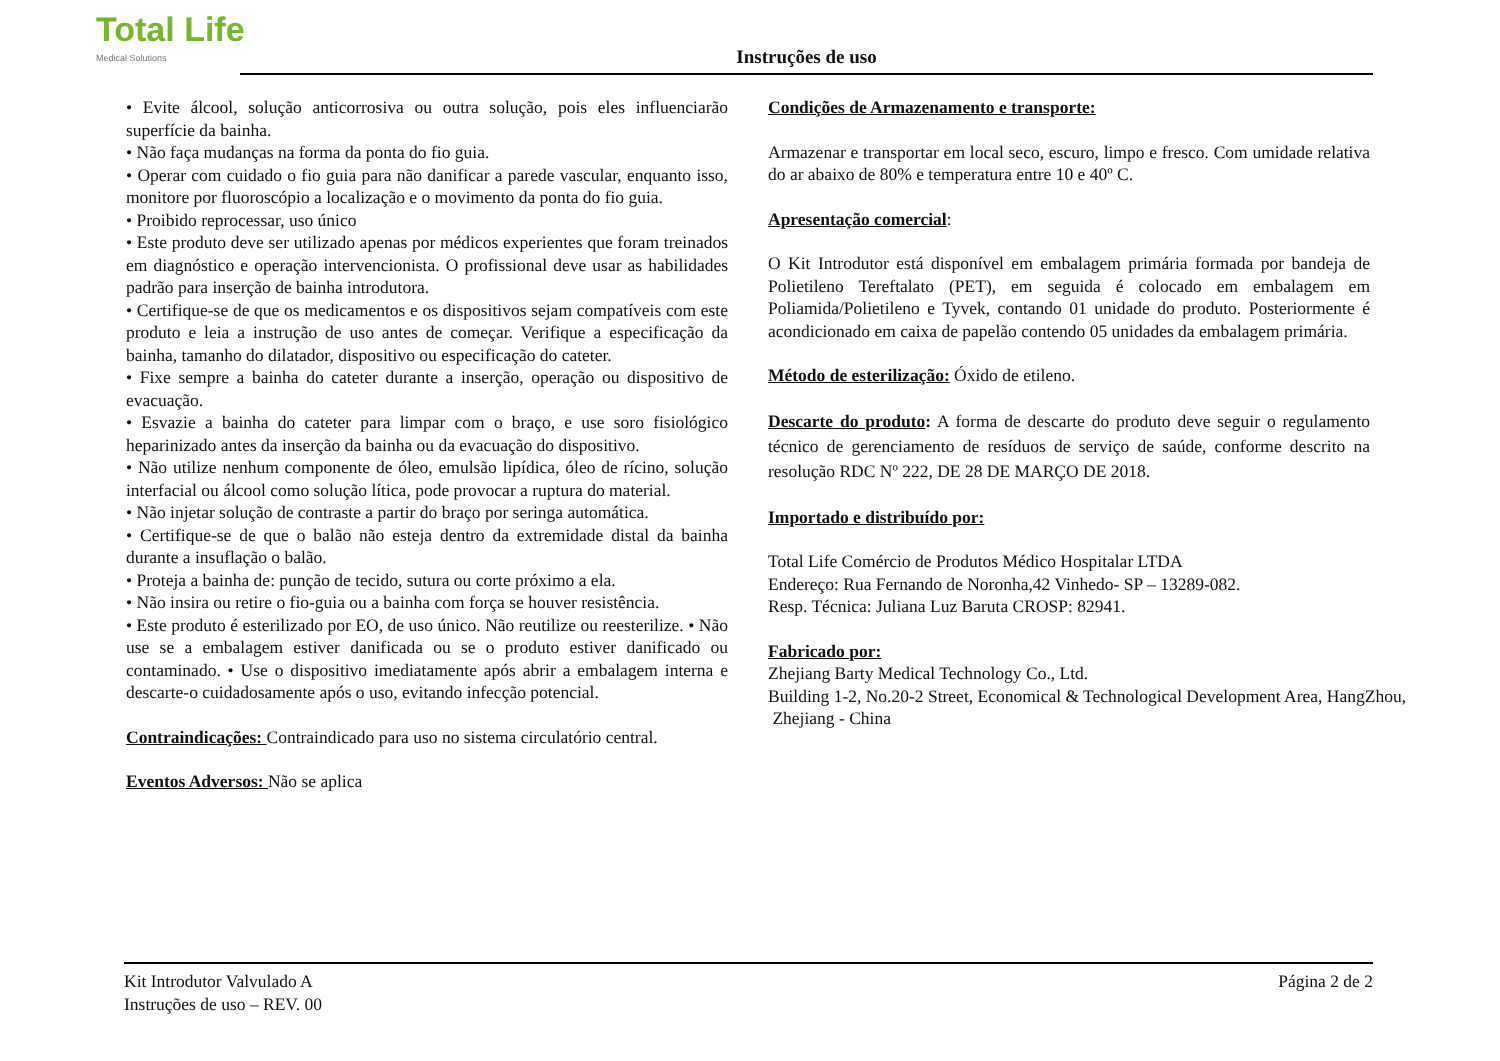Total Life
Medical Solutions
Instruções de uso
• Evite álcool, solução anticorrosiva ou outra solução, pois eles influenciarão superfície da bainha.
• Não faça mudanças na forma da ponta do fio guia.
• Operar com cuidado o fio guia para não danificar a parede vascular, enquanto isso, monitore por fluoroscópio a localização e o movimento da ponta do fio guia.
• Proibido reprocessar, uso único
• Este produto deve ser utilizado apenas por médicos experientes que foram treinados em diagnóstico e operação intervencionista. O profissional deve usar as habilidades padrão para inserção de bainha introdutora.
• Certifique-se de que os medicamentos e os dispositivos sejam compatíveis com este produto e leia a instrução de uso antes de começar. Verifique a especificação da bainha, tamanho do dilatador, dispositivo ou especificação do cateter.
• Fixe sempre a bainha do cateter durante a inserção, operação ou dispositivo de evacuação.
• Esvazie a bainha do cateter para limpar com o braço, e use soro fisiológico heparinizado antes da inserção da bainha ou da evacuação do dispositivo.
• Não utilize nenhum componente de óleo, emulsão lipídica, óleo de rícino, solução interfacial ou álcool como solução lítica, pode provocar a ruptura do material.
• Não injetar solução de contraste a partir do braço por seringa automática.
• Certifique-se de que o balão não esteja dentro da extremidade distal da bainha durante a insuflação o balão.
• Proteja a bainha de: punção de tecido, sutura ou corte próximo a ela.
• Não insira ou retire o fio-guia ou a bainha com força se houver resistência.
• Este produto é esterilizado por EO, de uso único. Não reutilize ou reesterilize. • Não use se a embalagem estiver danificada ou se o produto estiver danificado ou contaminado. • Use o dispositivo imediatamente após abrir a embalagem interna e descarte-o cuidadosamente após o uso, evitando infecção potencial.
Contraindicações: Contraindicado para uso no sistema circulatório central.
Eventos Adversos: Não se aplica
Condições de Armazenamento e transporte:
Armazenar e transportar em local seco, escuro, limpo e fresco. Com umidade relativa do ar abaixo de 80% e temperatura entre 10 e 40º C.
Apresentação comercial:
O Kit Introdutor está disponível em embalagem primária formada por bandeja de Polietileno Tereftalato (PET), em seguida é colocado em embalagem em Poliamida/Polietileno e Tyvek, contando 01 unidade do produto. Posteriormente é acondicionado em caixa de papelão contendo 05 unidades da embalagem primária.
Método de esterilização: Óxido de etileno.
Descarte do produto: A forma de descarte do produto deve seguir o regulamento técnico de gerenciamento de resíduos de serviço de saúde, conforme descrito na resolução RDC Nº 222, DE 28 DE MARÇO DE 2018.
Importado e distribuído por:
Total Life Comércio de Produtos Médico Hospitalar LTDA
Endereço: Rua Fernando de Noronha,42 Vinhedo- SP – 13289-082.
Resp. Técnica: Juliana Luz Baruta CROSP: 82941.
Fabricado por:
Zhejiang Barty Medical Technology Co., Ltd.
Building 1-2, No.20-2 Street, Economical & Technological Development Area, HangZhou,
Zhejiang - China
Kit Introdutor Valvulado A
Instruções de uso – REV. 00
Página 2 de 2